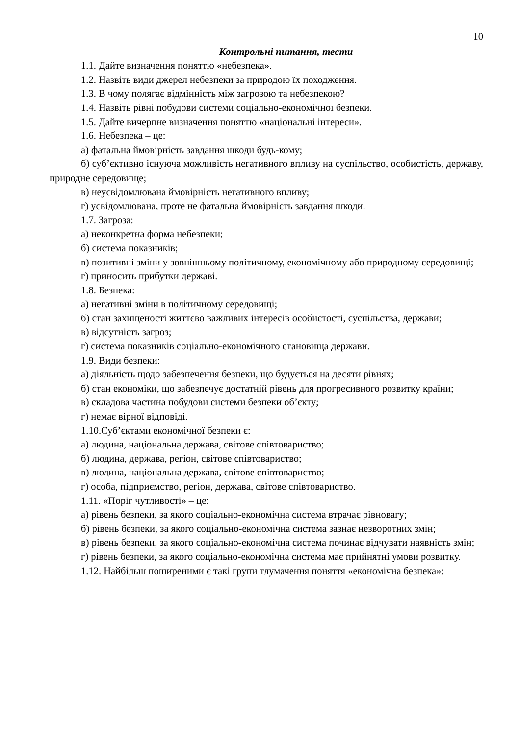10
Контрольні питання, тести
1.1. Дайте визначення поняттю «небезпека».
1.2. Назвіть види джерел небезпеки за природою їх походження.
1.3. В чому полягає відмінність між загрозою та небезпекою?
1.4. Назвіть рівні побудови системи соціально-економічної безпеки.
1.5. Дайте вичерпне визначення поняттю «національні інтереси».
1.6. Небезпека – це:
а) фатальна ймовірність завдання шкоди будь-кому;
б) суб’єктивно існуюча можливість негативного впливу на суспільство, особистість, державу, природне середовище;
в) неусвідомлювана ймовірність негативного впливу;
г) усвідомлювана, проте не фатальна ймовірність завдання шкоди.
1.7. Загроза:
а) неконкретна форма небезпеки;
б) система показників;
в) позитивні зміни у зовнішньому політичному, економічному або природному середовищі;
г) приносить прибутки державі.
1.8. Безпека:
а) негативні зміни в політичному середовищі;
б) стан захищеності життєво важливих інтересів особистості, суспільства, держави;
в) відсутність загроз;
г) система показників соціально-економічного становища держави.
1.9. Види безпеки:
а) діяльність щодо забезпечення безпеки, що будується на десяти рівнях;
б) стан економіки, що забезпечує достатній рівень для прогресивного розвитку країни;
в) складова частина побудови системи безпеки об’єкту;
г) немає вірної відповіді.
1.10.Суб’єктами економічної безпеки є:
а) людина, національна держава, світове співтовариство;
б) людина, держава, регіон, світове співтовариство;
в) людина, національна держава, світове співтовариство;
г) особа, підприємство, регіон, держава, світове співтовариство.
1.11. «Поріг чутливості» – це:
а) рівень безпеки, за якого соціально-економічна система втрачає рівновагу;
б) рівень безпеки, за якого соціально-економічна система зазнає незворотних змін;
в) рівень безпеки, за якого соціально-економічна система починає відчувати наявність змін;
г) рівень безпеки, за якого соціально-економічна система має прийнятні умови розвитку.
1.12. Найбільш поширеними є такі групи тлумачення поняття «економічна безпека»: